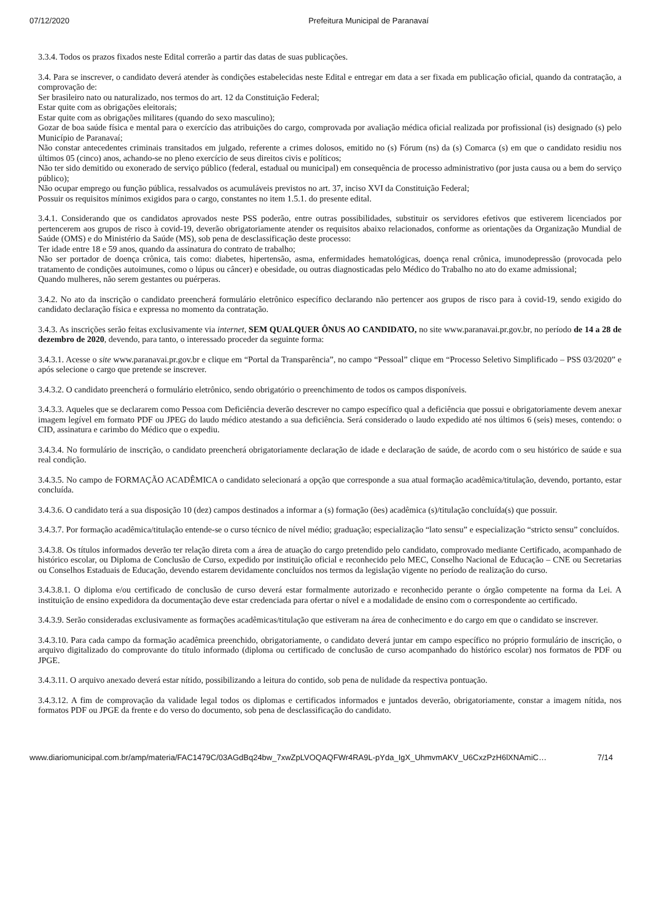07/12/2020 Prefeitura Municipal de Paranavaí
3.3.4. Todos os prazos fixados neste Edital correrão a partir das datas de suas publicações.
3.4. Para se inscrever, o candidato deverá atender às condições estabelecidas neste Edital e entregar em data a ser fixada em publicação oficial, quando da contratação, a comprovação de:
Ser brasileiro nato ou naturalizado, nos termos do art. 12 da Constituição Federal;
Estar quite com as obrigações eleitorais;
Estar quite com as obrigações militares (quando do sexo masculino);
Gozar de boa saúde física e mental para o exercício das atribuições do cargo, comprovada por avaliação médica oficial realizada por profissional (is) designado (s) pelo Município de Paranavaí;
Não constar antecedentes criminais transitados em julgado, referente a crimes dolosos, emitido no (s) Fórum (ns) da (s) Comarca (s) em que o candidato residiu nos últimos 05 (cinco) anos, achando-se no pleno exercício de seus direitos civis e políticos;
Não ter sido demitido ou exonerado de serviço público (federal, estadual ou municipal) em consequência de processo administrativo (por justa causa ou a bem do serviço público);
Não ocupar emprego ou função pública, ressalvados os acumuláveis previstos no art. 37, inciso XVI da Constituição Federal;
Possuir os requisitos mínimos exigidos para o cargo, constantes no item 1.5.1. do presente edital.
3.4.1. Considerando que os candidatos aprovados neste PSS poderão, entre outras possibilidades, substituir os servidores efetivos que estiverem licenciados por pertencerem aos grupos de risco à covid-19, deverão obrigatoriamente atender os requisitos abaixo relacionados, conforme as orientações da Organização Mundial de Saúde (OMS) e do Ministério da Saúde (MS), sob pena de desclassificação deste processo:
Ter idade entre 18 e 59 anos, quando da assinatura do contrato de trabalho;
Não ser portador de doença crônica, tais como: diabetes, hipertensão, asma, enfermidades hematológicas, doença renal crônica, imunodepressão (provocada pelo tratamento de condições autoimunes, como o lúpus ou câncer) e obesidade, ou outras diagnosticadas pelo Médico do Trabalho no ato do exame admissional;
Quando mulheres, não serem gestantes ou puérperas.
3.4.2. No ato da inscrição o candidato preencherá formulário eletrônico específico declarando não pertencer aos grupos de risco para à covid-19, sendo exigido do candidato declaração física e expressa no momento da contratação.
3.4.3. As inscrições serão feitas exclusivamente via internet, SEM QUALQUER ÔNUS AO CANDIDATO, no site www.paranavai.pr.gov.br, no período de 14 a 28 de dezembro de 2020, devendo, para tanto, o interessado proceder da seguinte forma:
3.4.3.1. Acesse o site www.paranavai.pr.gov.br e clique em “Portal da Transparência”, no campo “Pessoal” clique em “Processo Seletivo Simplificado – PSS 03/2020” e após selecione o cargo que pretende se inscrever.
3.4.3.2. O candidato preencherá o formulário eletrônico, sendo obrigatório o preenchimento de todos os campos disponíveis.
3.4.3.3. Aqueles que se declararem como Pessoa com Deficiência deverão descrever no campo específico qual a deficiência que possui e obrigatoriamente devem anexar imagem legível em formato PDF ou JPEG do laudo médico atestando a sua deficiência. Será considerado o laudo expedido até nos últimos 6 (seis) meses, contendo: o CID, assinatura e carimbo do Médico que o expediu.
3.4.3.4. No formulário de inscrição, o candidato preencherá obrigatoriamente declaração de idade e declaração de saúde, de acordo com o seu histórico de saúde e sua real condição.
3.4.3.5. No campo de FORMAÇÃO ACADÊMICA o candidato selecionará a opção que corresponde a sua atual formação acadêmica/titulação, devendo, portanto, estar concluída.
3.4.3.6. O candidato terá a sua disposição 10 (dez) campos destinados a informar a (s) formação (ões) acadêmica (s)/titulação concluída(s) que possuir.
3.4.3.7. Por formação acadêmica/titulação entende-se o curso técnico de nível médio; graduação; especialização “lato sensu” e especialização “stricto sensu” concluídos.
3.4.3.8. Os títulos informados deverão ter relação direta com a área de atuação do cargo pretendido pelo candidato, comprovado mediante Certificado, acompanhado de histórico escolar, ou Diploma de Conclusão de Curso, expedido por instituição oficial e reconhecido pelo MEC, Conselho Nacional de Educação – CNE ou Secretarias ou Conselhos Estaduais de Educação, devendo estarem devidamente concluídos nos termos da legislação vigente no período de realização do curso.
3.4.3.8.1. O diploma e/ou certificado de conclusão de curso deverá estar formalmente autorizado e reconhecido perante o órgão competente na forma da Lei. A instituição de ensino expedidora da documentação deve estar credenciada para ofertar o nível e a modalidade de ensino com o correspondente ao certificado.
3.4.3.9. Serão consideradas exclusivamente as formações acadêmicas/titulação que estiveram na área de conhecimento e do cargo em que o candidato se inscrever.
3.4.3.10. Para cada campo da formação acadêmica preenchido, obrigatoriamente, o candidato deverá juntar em campo específico no próprio formulário de inscrição, o arquivo digitalizado do comprovante do título informado (diploma ou certificado de conclusão de curso acompanhado do histórico escolar) nos formatos de PDF ou JPGE.
3.4.3.11. O arquivo anexado deverá estar nítido, possibilizando a leitura do contido, sob pena de nulidade da respectiva pontuação.
3.4.3.12. A fim de comprovação da validade legal todos os diplomas e certificados informados e juntados deverão, obrigatoriamente, constar a imagem nítida, nos formatos PDF ou JPGE da frente e do verso do documento, sob pena de desclassificação do candidato.
www.diariomunicipal.com.br/amp/materia/FAC1479C/03AGdBq24bw_7xwZpLVOQAQFWr4RA9L-pYda_IgX_UhmvmAKV_U6CxzPzH6lXNAmiC… 7/14